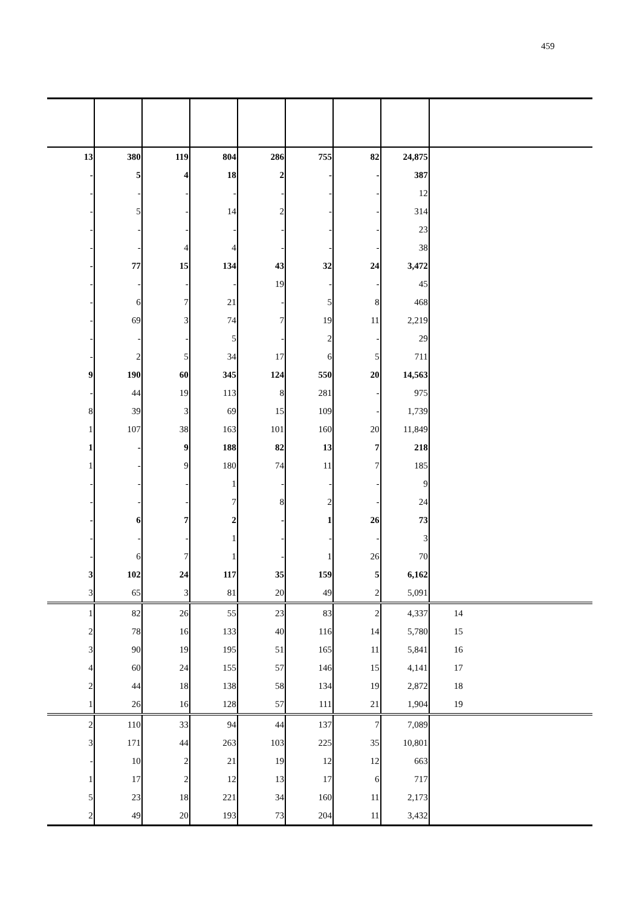459
| 13 | 380 | 119 | 804 | 286 | 755 | 82 | 24,875 | |
| - | 5 | 4 | 18 | 2 | - | - | 387 | |
| - | - | - | - | - | - | - | 12 | |
| - | 5 | - | 14 | 2 | - | - | 314 | |
| - | - | - | - | - | - | - | 23 | |
| - | - | 4 | 4 | - | - | - | 38 | |
| - | 77 | 15 | 134 | 43 | 32 | 24 | 3,472 | |
| - | - | - | - | 19 | - | - | 45 | |
| - | 6 | 7 | 21 | - | 5 | 8 | 468 | |
| - | 69 | 3 | 74 | 7 | 19 | 11 | 2,219 | |
| - | - | - | 5 | - | 2 | - | 29 | |
| - | 2 | 5 | 34 | 17 | 6 | 5 | 711 | |
| 9 | 190 | 60 | 345 | 124 | 550 | 20 | 14,563 | |
| - | 44 | 19 | 113 | 8 | 281 | - | 975 | |
| 8 | 39 | 3 | 69 | 15 | 109 | - | 1,739 | |
| 1 | 107 | 38 | 163 | 101 | 160 | 20 | 11,849 | |
| 1 | - | 9 | 188 | 82 | 13 | 7 | 218 | |
| 1 | - | 9 | 180 | 74 | 11 | 7 | 185 | |
| - | - | - | 1 | - | - | - | 9 | |
| - | - | - | 7 | 8 | 2 | - | 24 | |
| - | 6 | 7 | 2 | - | 1 | 26 | 73 | |
| - | - | - | 1 | - | - | - | 3 | |
| - | 6 | 7 | 1 | - | 1 | 26 | 70 | |
| 3 | 102 | 24 | 117 | 35 | 159 | 5 | 6,162 | |
| 3 | 65 | 3 | 81 | 20 | 49 | 2 | 5,091 | |
| 1 | 82 | 26 | 55 | 23 | 83 | 2 | 4,337 | 14 |
| 2 | 78 | 16 | 133 | 40 | 116 | 14 | 5,780 | 15 |
| 3 | 90 | 19 | 195 | 51 | 165 | 11 | 5,841 | 16 |
| 4 | 60 | 24 | 155 | 57 | 146 | 15 | 4,141 | 17 |
| 2 | 44 | 18 | 138 | 58 | 134 | 19 | 2,872 | 18 |
| 1 | 26 | 16 | 128 | 57 | 111 | 21 | 1,904 | 19 |
| 2 | 110 | 33 | 94 | 44 | 137 | 7 | 7,089 | |
| 3 | 171 | 44 | 263 | 103 | 225 | 35 | 10,801 | |
| - | 10 | 2 | 21 | 19 | 12 | 12 | 663 | |
| 1 | 17 | 2 | 12 | 13 | 17 | 6 | 717 | |
| 5 | 23 | 18 | 221 | 34 | 160 | 11 | 2,173 | |
| 2 | 49 | 20 | 193 | 73 | 204 | 11 | 3,432 | |